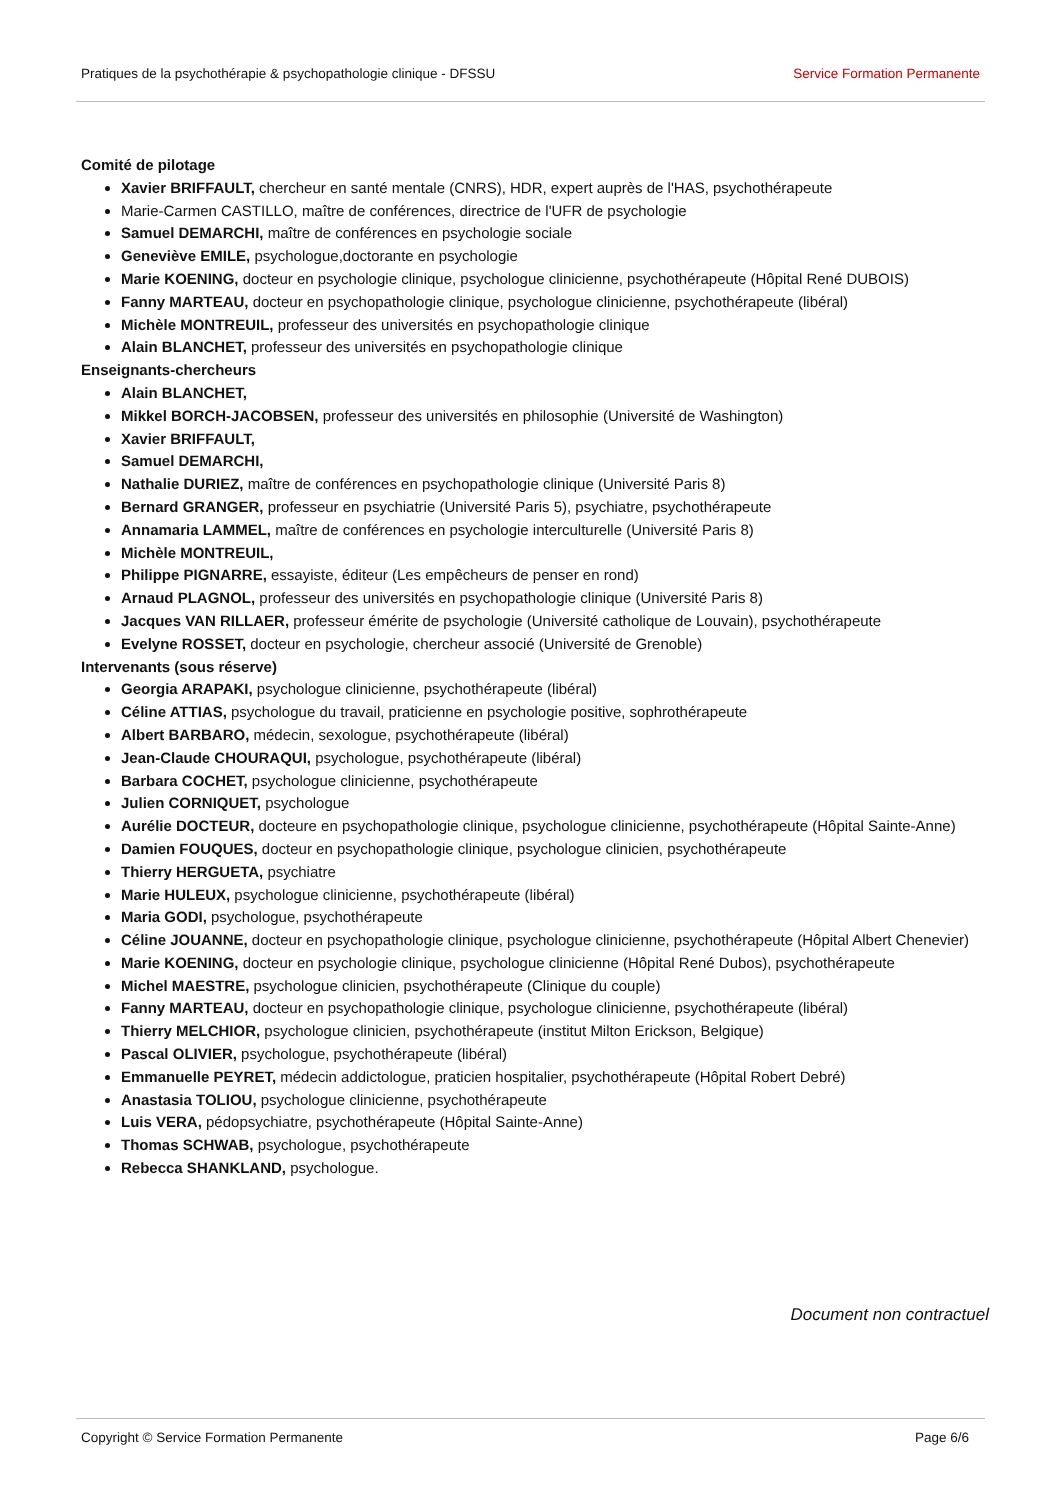Pratiques de la psychothérapie & psychopathologie clinique - DFSSU Service Formation Permanente
Comité de pilotage
Xavier BRIFFAULT, chercheur en santé mentale (CNRS), HDR, expert auprès de l'HAS, psychothérapeute
Marie-Carmen CASTILLO, maître de conférences, directrice de l'UFR de psychologie
Samuel DEMARCHI, maître de conférences en psychologie sociale
Geneviève EMILE, psychologue,doctorante en psychologie
Marie KOENING, docteur en psychologie clinique, psychologue clinicienne, psychothérapeute (Hôpital René DUBOIS)
Fanny MARTEAU, docteur en psychopathologie clinique, psychologue clinicienne, psychothérapeute (libéral)
Michèle MONTREUIL, professeur des universités en psychopathologie clinique
Alain BLANCHET, professeur des universités en psychopathologie clinique
Enseignants-chercheurs
Alain BLANCHET,
Mikkel BORCH-JACOBSEN, professeur des universités en philosophie (Université de Washington)
Xavier BRIFFAULT,
Samuel DEMARCHI,
Nathalie DURIEZ, maître de conférences en psychopathologie clinique (Université Paris 8)
Bernard GRANGER, professeur en psychiatrie (Université Paris 5), psychiatre, psychothérapeute
Annamaria LAMMEL, maître de conférences en psychologie interculturelle (Université Paris 8)
Michèle MONTREUIL,
Philippe PIGNARRE, essayiste, éditeur (Les empêcheurs de penser en rond)
Arnaud PLAGNOL, professeur des universités en psychopathologie clinique (Université Paris 8)
Jacques VAN RILLAER, professeur émérite de psychologie (Université catholique de Louvain), psychothérapeute
Evelyne ROSSET, docteur en psychologie, chercheur associé (Université de Grenoble)
Intervenants (sous réserve)
Georgia ARAPAKI, psychologue clinicienne, psychothérapeute (libéral)
Céline ATTIAS, psychologue du travail, praticienne en psychologie positive, sophrothérapeute
Albert BARBARO, médecin, sexologue, psychothérapeute (libéral)
Jean-Claude CHOURAQUI, psychologue, psychothérapeute (libéral)
Barbara COCHET, psychologue clinicienne, psychothérapeute
Julien CORNIQUET, psychologue
Aurélie DOCTEUR, docteure en psychopathologie clinique, psychologue clinicienne, psychothérapeute (Hôpital Sainte-Anne)
Damien FOUQUES, docteur en psychopathologie clinique, psychologue clinicien, psychothérapeute
Thierry HERGUETA, psychiatre
Marie HULEUX, psychologue clinicienne, psychothérapeute (libéral)
Maria GODI, psychologue, psychothérapeute
Céline JOUANNE, docteur en psychopathologie clinique, psychologue clinicienne, psychothérapeute (Hôpital Albert Chenevier)
Marie KOENING, docteur en psychologie clinique, psychologue clinicienne (Hôpital René Dubos), psychothérapeute
Michel MAESTRE, psychologue clinicien, psychothérapeute (Clinique du couple)
Fanny MARTEAU, docteur en psychopathologie clinique, psychologue clinicienne, psychothérapeute (libéral)
Thierry MELCHIOR, psychologue clinicien, psychothérapeute (institut Milton Erickson, Belgique)
Pascal OLIVIER, psychologue, psychothérapeute (libéral)
Emmanuelle PEYRET, médecin addictologue, praticien hospitalier, psychothérapeute (Hôpital Robert Debré)
Anastasia TOLIOU, psychologue clinicienne, psychothérapeute
Luis VERA, pédopsychiatre, psychothérapeute (Hôpital Sainte-Anne)
Thomas SCHWAB, psychologue, psychothérapeute
Rebecca SHANKLAND, psychologue.
Document non contractuel
Copyright © Service Formation Permanente Page 6/6